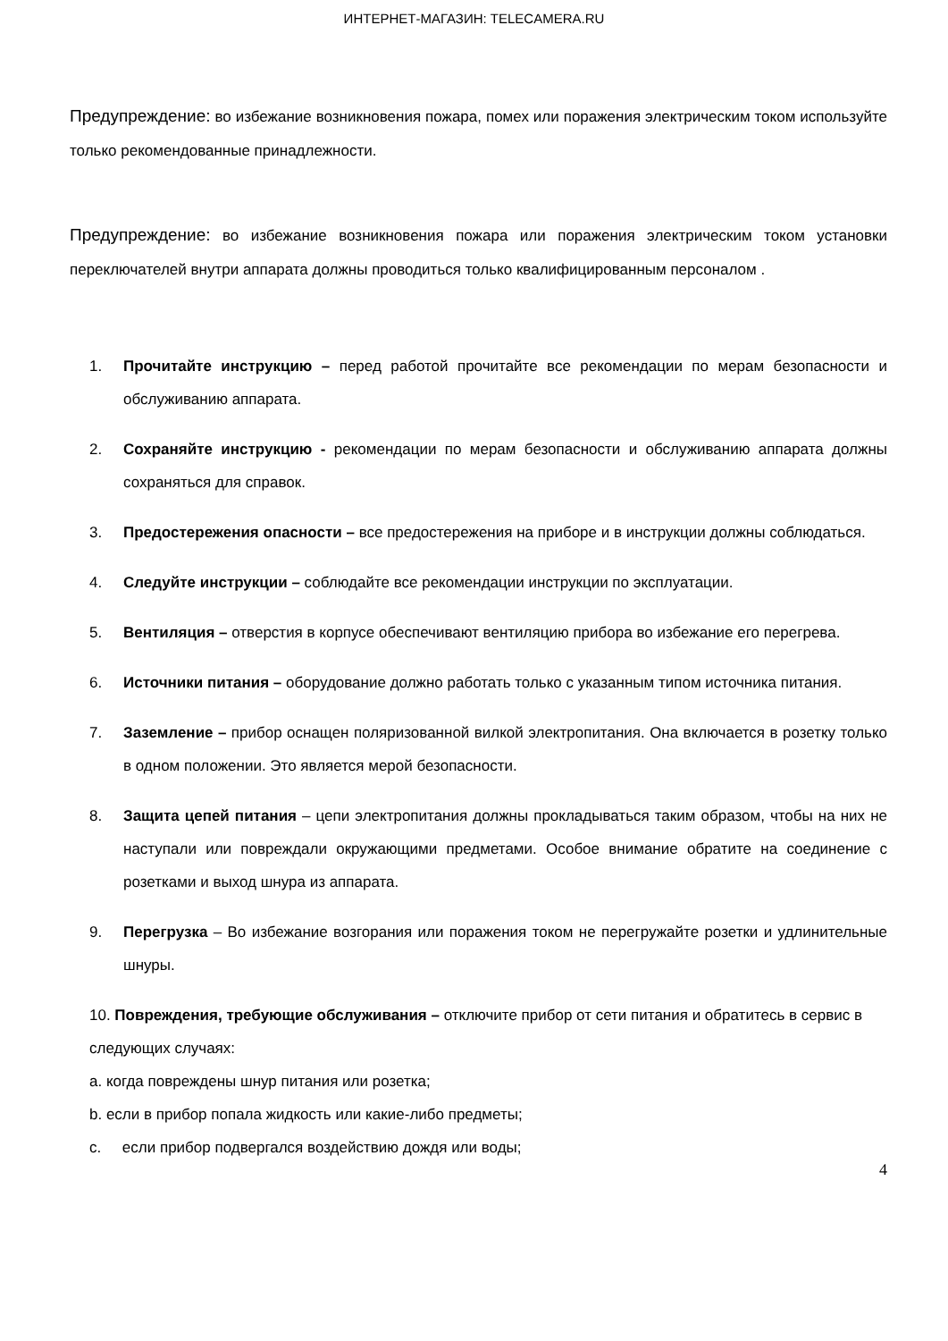ИНТЕРНЕТ-МАГАЗИН: TELECAMERA.RU
Предупреждение: во избежание возникновения пожара, помех или поражения электрическим током используйте только рекомендованные принадлежности.
Предупреждение: во избежание возникновения пожара или поражения электрическим током установки переключателей внутри аппарата должны проводиться только квалифицированным персоналом .
1. Прочитайте инструкцию – перед работой прочитайте все рекомендации по мерам безопасности и обслуживанию аппарата.
2. Сохраняйте инструкцию - рекомендации по мерам безопасности и обслуживанию аппарата должны сохраняться для справок.
3. Предостережения опасности – все предостережения на приборе и в инструкции должны соблюдаться.
4. Следуйте инструкции – соблюдайте все рекомендации инструкции по эксплуатации.
5. Вентиляция – отверстия в корпусе обеспечивают вентиляцию прибора во избежание его перегрева.
6. Источники питания – оборудование должно работать только с указанным типом источника питания.
7. Заземление – прибор оснащен поляризованной вилкой электропитания. Она включается в розетку только в одном положении. Это является мерой безопасности.
8. Защита цепей питания – цепи электропитания должны прокладываться таким образом, чтобы на них не наступали или повреждали окружающими предметами. Особое внимание обратите на соединение с розетками и выход шнура из аппарата.
9. Перегрузка – Во избежание возгорания или поражения током не перегружайте розетки и удлинительные шнуры.
10. Повреждения, требующие обслуживания – отключите прибор от сети питания и обратитесь в сервис в следующих случаях:
a. когда повреждены шнур питания или розетка;
b. если в прибор попала жидкость или какие-либо предметы;
c. если прибор подвергался воздействию дождя или воды;
4